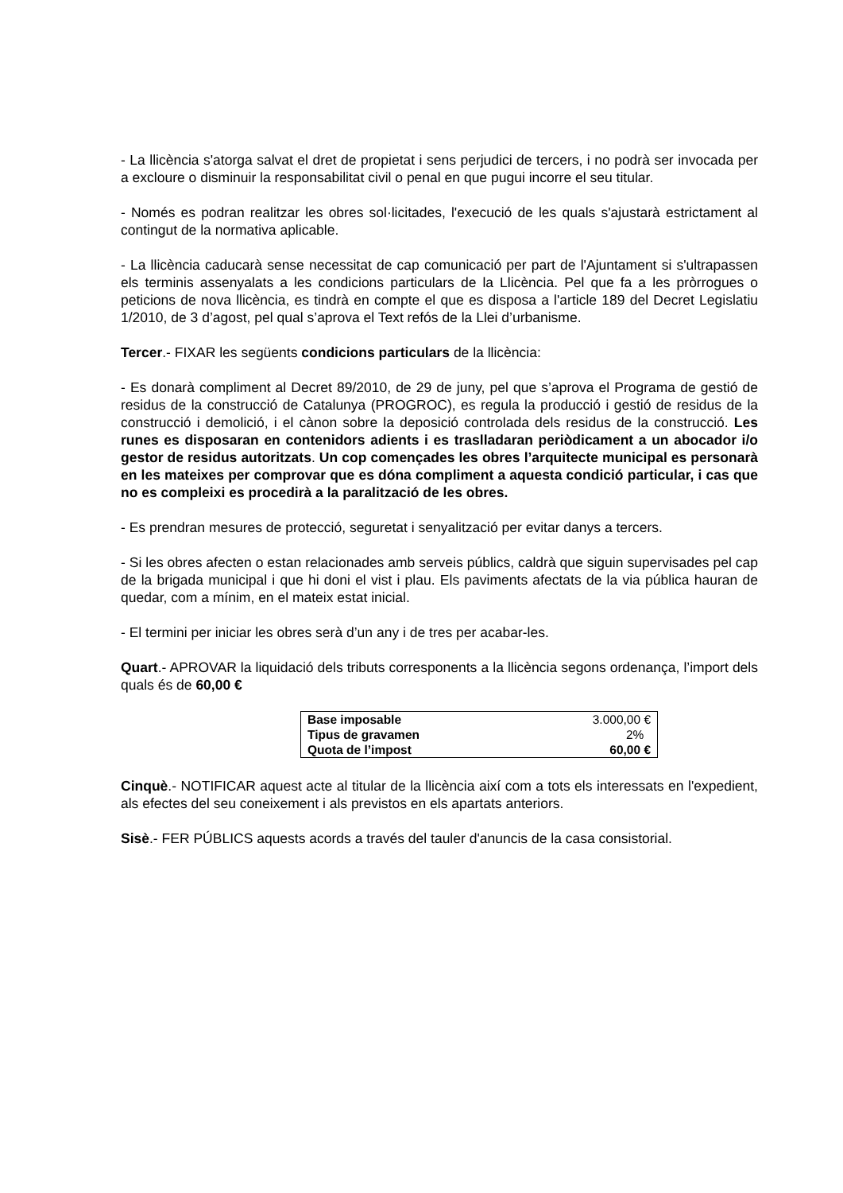- La llicència s'atorga salvat el dret de propietat i sens perjudici de tercers, i no podrà ser invocada per a excloure o disminuir la responsabilitat civil o penal en que pugui incorre el seu titular.
- Només es podran realitzar les obres sol·licitades, l'execució de les quals s'ajustarà estrictament al contingut de la normativa aplicable.
- La llicència caducarà sense necessitat de cap comunicació per part de l'Ajuntament si s'ultrapassen els terminis assenyalats a les condicions particulars de la Llicència. Pel que fa a les pròrrogues o peticions de nova llicència, es tindrà en compte el que es disposa a l'article 189 del Decret Legislatiu 1/2010, de 3 d’agost, pel qual s’aprova el Text refós de la Llei d’urbanisme.
Tercer.- FIXAR les següents condicions particulars de la llicència:
- Es donarà compliment al Decret 89/2010, de 29 de juny, pel que s’aprova el Programa de gestió de residus de la construcció de Catalunya (PROGROC), es regula la producció i gestió de residus de la construcció i demolició, i el cànon sobre la deposició controlada dels residus de la construcció. Les runes es disposaran en contenidors adients i es traslladaran periòdicament a un abocador i/o gestor de residus autoritzats. Un cop començades les obres l’arquitecte municipal es personarà en les mateixes per comprovar que es dóna compliment a aquesta condició particular, i cas que no es compleixi es procedirà a la paralització de les obres.
- Es prendran mesures de protecció, seguretat i senyalització per evitar danys a tercers.
- Si les obres afecten o estan relacionades amb serveis públics, caldrà que siguin supervisades pel cap de la brigada municipal i que hi doni el vist i plau. Els paviments afectats de la via pública hauran de quedar, com a mínim, en el mateix estat inicial.
- El termini per iniciar les obres serà d’un any i de tres per acabar-les.
Quart.- APROVAR la liquidació dels tributs corresponents a la llicència segons ordenança, l’import dels quals és de 60,00 €
| Base imposable | 3.000,00 € |
| Tipus de gravamen | 2% |
| Quota de l’impost | 60,00 € |
Cinquè.- NOTIFICAR aquest acte al titular de la llicència així com a tots els interessats en l'expedient, als efectes del seu coneixement i als previstos en els apartats anteriors.
Sisè.- FER PÚBLICS aquests acords a través del tauler d'anuncis de la casa consistorial.